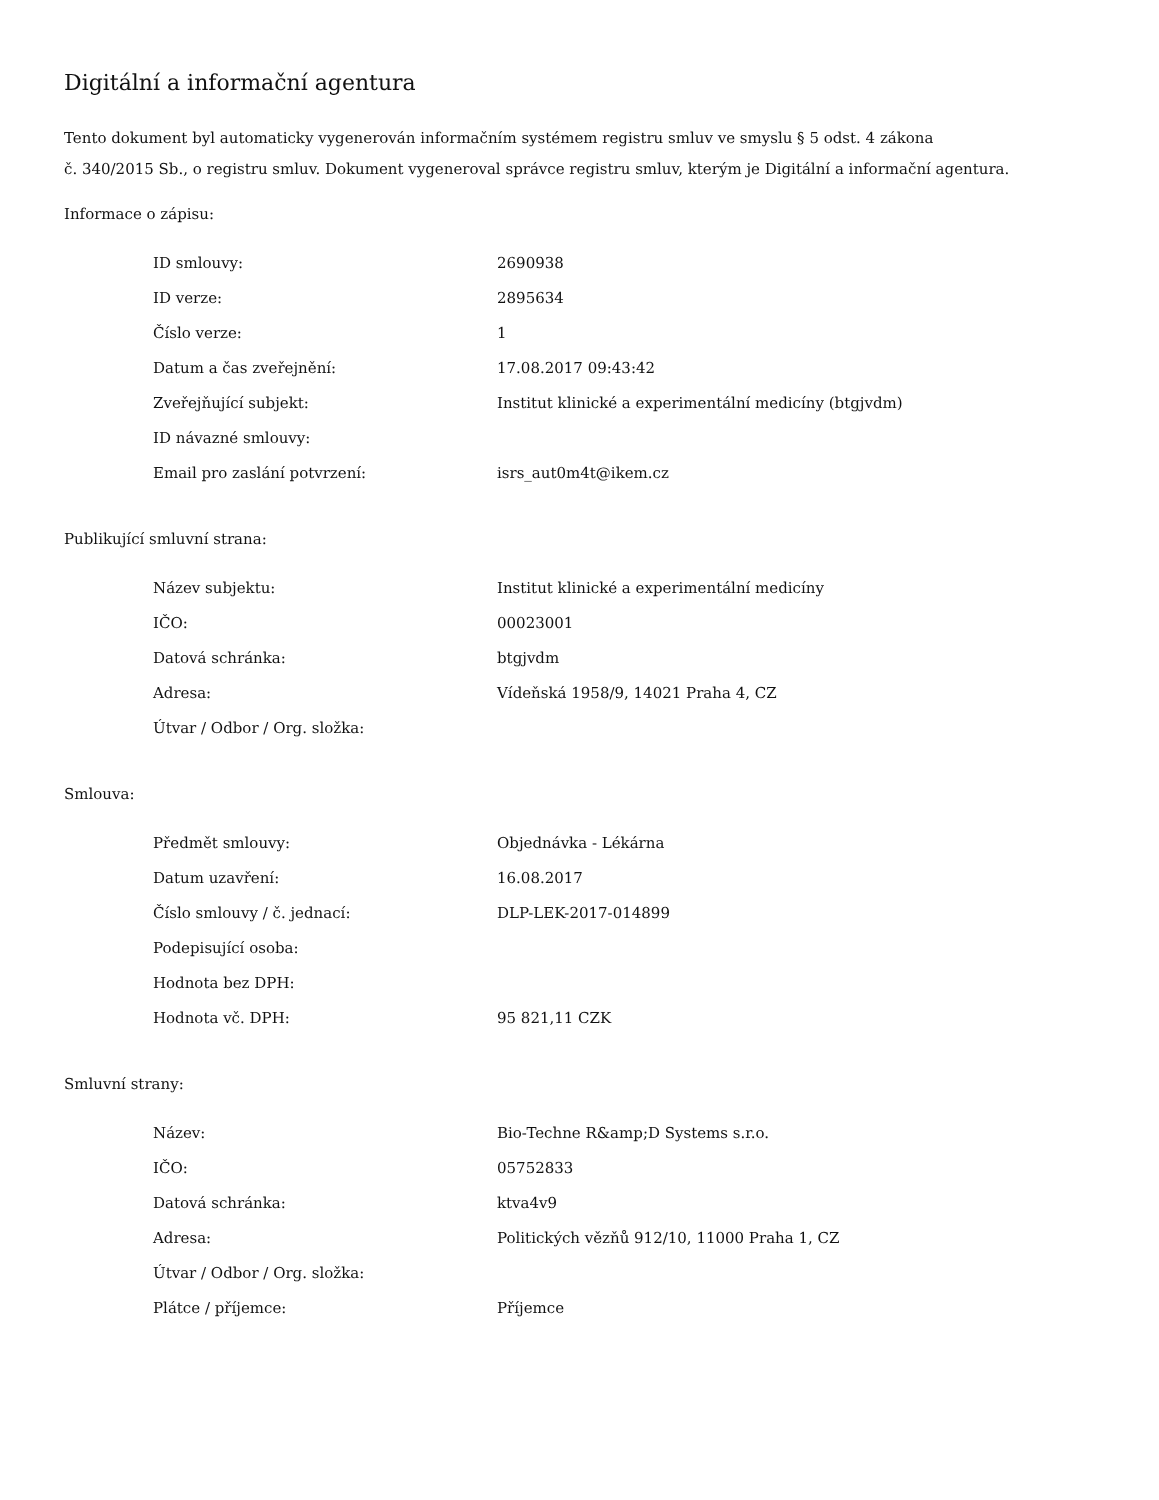Digitální a informační agentura
Tento dokument byl automaticky vygenerován informačním systémem registru smluv ve smyslu § 5 odst. 4 zákona
č. 340/2015 Sb., o registru smluv. Dokument vygeneroval správce registru smluv, kterým je Digitální a informační agentura.
Informace o zápisu:
| ID smlouvy: | 2690938 |
| ID verze: | 2895634 |
| Číslo verze: | 1 |
| Datum a čas zveřejnění: | 17.08.2017 09:43:42 |
| Zveřejňující subjekt: | Institut klinické a experimentální medicíny (btgjvdm) |
| ID návazné smlouvy: | |
| Email pro zaslání potvrzení: | isrs_aut0m4t@ikem.cz |
Publikující smluvní strana:
| Název subjektu: | Institut klinické a experimentální medicíny |
| IČO: | 00023001 |
| Datová schránka: | btgjvdm |
| Adresa: | Vídeňská 1958/9, 14021 Praha 4, CZ |
| Útvar / Odbor / Org. složka: | |
Smlouva:
| Předmět smlouvy: | Objednávka - Lékárna |
| Datum uzavření: | 16.08.2017 |
| Číslo smlouvy / č. jednací: | DLP-LEK-2017-014899 |
| Podepisující osoba: | |
| Hodnota bez DPH: | |
| Hodnota vč. DPH: | 95 821,11 CZK |
Smluvní strany:
| Název: | Bio-Techne R&amp;D Systems s.r.o. |
| IČO: | 05752833 |
| Datová schránka: | ktva4v9 |
| Adresa: | Politických vězňů 912/10, 11000 Praha 1, CZ |
| Útvar / Odbor / Org. složka: | |
| Plátce / příjemce: | Příjemce |